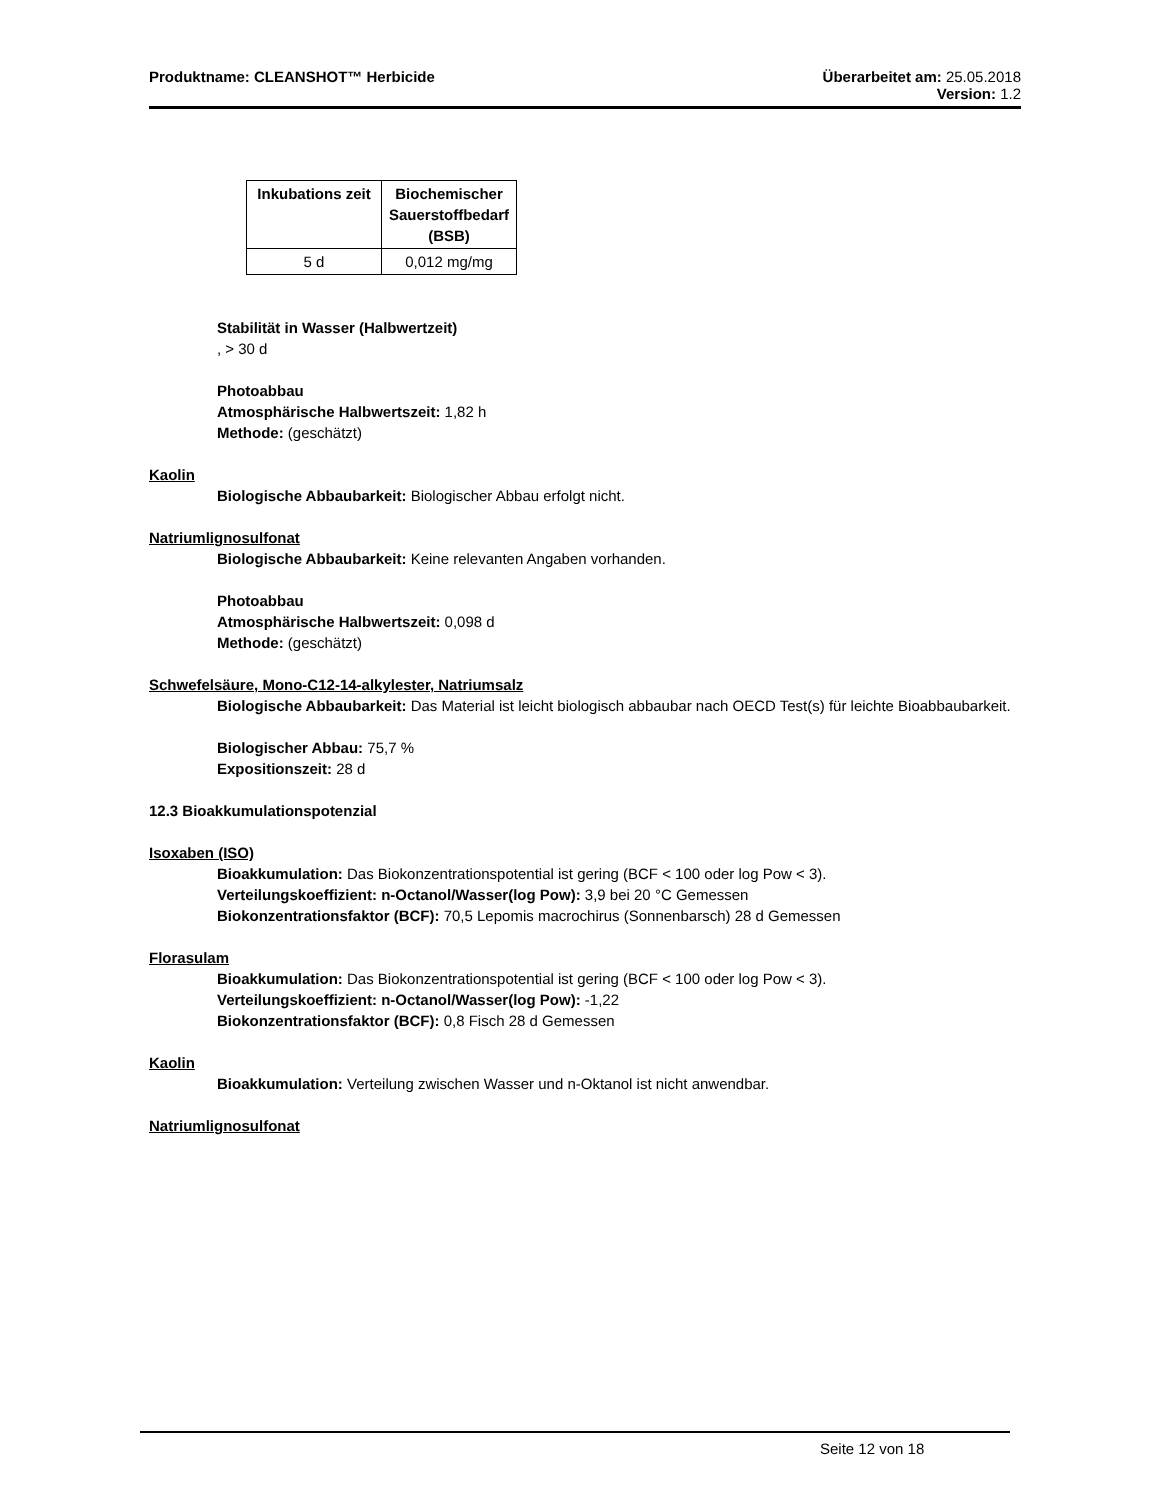Produktname: CLEANSHOT™ Herbicide
Überarbeitet am: 25.05.2018
Version: 1.2
| Inkubations zeit | Biochemischer Sauerstoffbedarf (BSB) |
| --- | --- |
| 5 d | 0,012 mg/mg |
Stabilität in Wasser (Halbwertzeit)
, > 30 d
Photoabbau
Atmosphärische Halbwertszeit: 1,82 h
Methode: (geschätzt)
Kaolin
Biologische Abbaubarkeit: Biologischer Abbau erfolgt nicht.
Natriumlignosulfonat
Biologische Abbaubarkeit: Keine relevanten Angaben vorhanden.
Photoabbau
Atmosphärische Halbwertszeit: 0,098 d
Methode: (geschätzt)
Schwefelsäure, Mono-C12-14-alkylester, Natriumsalz
Biologische Abbaubarkeit: Das Material ist leicht biologisch abbaubar nach OECD Test(s) für leichte Bioabbaubarkeit.
Biologischer Abbau: 75,7 %
Expositionszeit: 28 d
12.3 Bioakkumulationspotenzial
Isoxaben (ISO)
Bioakkumulation: Das Biokonzentrationspotential ist gering (BCF < 100 oder log Pow < 3).
Verteilungskoeffizient: n-Octanol/Wasser(log Pow): 3,9 bei 20 °C Gemessen
Biokonzentrationsfaktor (BCF): 70,5 Lepomis macrochirus (Sonnenbarsch) 28 d Gemessen
Florasulam
Bioakkumulation: Das Biokonzentrationspotential ist gering (BCF < 100 oder log Pow < 3).
Verteilungskoeffizient: n-Octanol/Wasser(log Pow): -1,22
Biokonzentrationsfaktor (BCF): 0,8 Fisch 28 d Gemessen
Kaolin
Bioakkumulation: Verteilung zwischen Wasser und n-Oktanol ist nicht anwendbar.
Natriumlignosulfonat
Seite 12 von 18